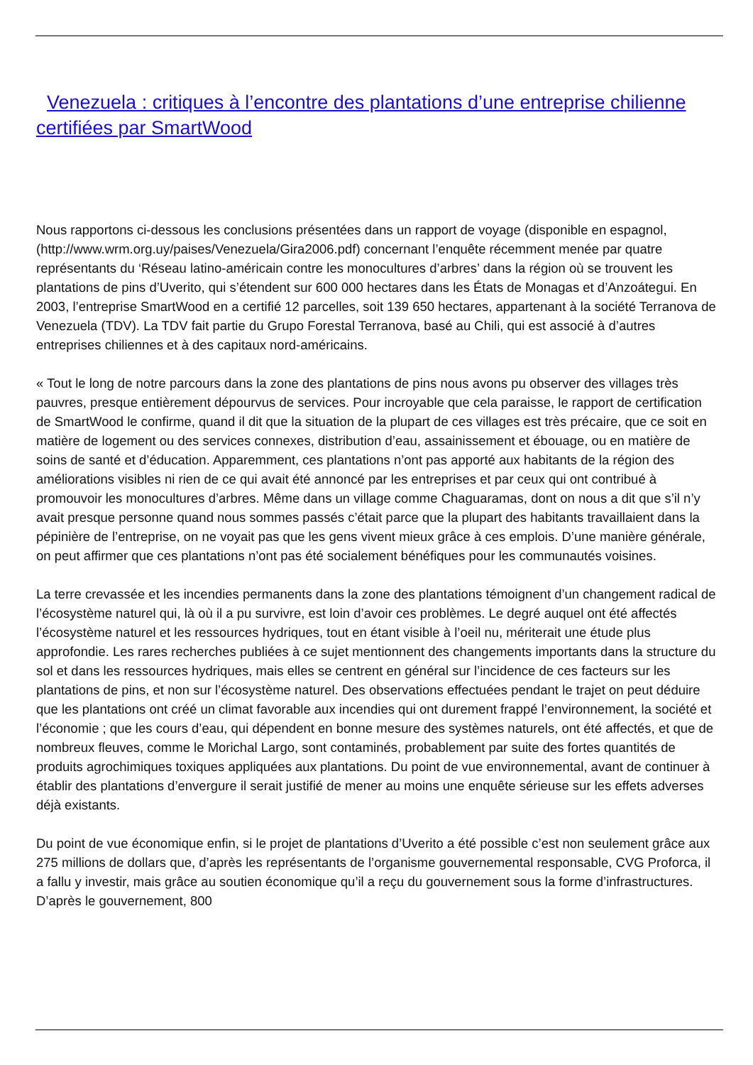Venezuela : critiques à l’encontre des plantations d’une entreprise chilienne certifiées par SmartWood
Nous rapportons ci-dessous les conclusions présentées dans un rapport de voyage (disponible en espagnol, (http://www.wrm.org.uy/paises/Venezuela/Gira2006.pdf) concernant l’enquête récemment menée par quatre représentants du ‘Réseau latino-américain contre les monocultures d’arbres’ dans la région où se trouvent les plantations de pins d’Uverito, qui s’étendent sur 600 000 hectares dans les États de Monagas et d’Anzoátegui. En 2003, l’entreprise SmartWood en a certifié 12 parcelles, soit 139 650 hectares, appartenant à la société Terranova de Venezuela (TDV). La TDV fait partie du Grupo Forestal Terranova, basé au Chili, qui est associé à d’autres entreprises chiliennes et à des capitaux nord-américains.
« Tout le long de notre parcours dans la zone des plantations de pins nous avons pu observer des villages très pauvres, presque entièrement dépourvus de services. Pour incroyable que cela paraisse, le rapport de certification de SmartWood le confirme, quand il dit que la situation de la plupart de ces villages est très précaire, que ce soit en matière de logement ou des services connexes, distribution d’eau, assainissement et ébouage, ou en matière de soins de santé et d’éducation. Apparemment, ces plantations n’ont pas apporté aux habitants de la région des améliorations visibles ni rien de ce qui avait été annoncé par les entreprises et par ceux qui ont contribué à promouvoir les monocultures d’arbres. Même dans un village comme Chaguaramas, dont on nous a dit que s’il n’y avait presque personne quand nous sommes passés c’était parce que la plupart des habitants travaillaient dans la pépinière de l’entreprise, on ne voyait pas que les gens vivent mieux grâce à ces emplois. D’une manière générale, on peut affirmer que ces plantations n’ont pas été socialement bénéfiques pour les communautés voisines.
La terre crevassée et les incendies permanents dans la zone des plantations témoignent d’un changement radical de l’écosystème naturel qui, là où il a pu survivre, est loin d’avoir ces problèmes. Le degré auquel ont été affectés l’écosystème naturel et les ressources hydriques, tout en étant visible à l’oeil nu, mériterait une étude plus approfondie. Les rares recherches publiées à ce sujet mentionnent des changements importants dans la structure du sol et dans les ressources hydriques, mais elles se centrent en général sur l’incidence de ces facteurs sur les plantations de pins, et non sur l’écosystème naturel. Des observations effectuées pendant le trajet on peut déduire que les plantations ont créé un climat favorable aux incendies qui ont durement frappé l’environnement, la société et l’économie ; que les cours d’eau, qui dépendent en bonne mesure des systèmes naturels, ont été affectés, et que de nombreux fleuves, comme le Morichal Largo, sont contaminés, probablement par suite des fortes quantités de produits agrochimiques toxiques appliquées aux plantations. Du point de vue environnemental, avant de continuer à établir des plantations d’envergure il serait justifié de mener au moins une enquête sérieuse sur les effets adverses déjà existants.
Du point de vue économique enfin, si le projet de plantations d’Uverito a été possible c’est non seulement grâce aux 275 millions de dollars que, d’après les représentants de l’organisme gouvernemental responsable, CVG Proforca, il a fallu y investir, mais grâce au soutien économique qu’il a reçu du gouvernement sous la forme d’infrastructures. D’après le gouvernement, 800